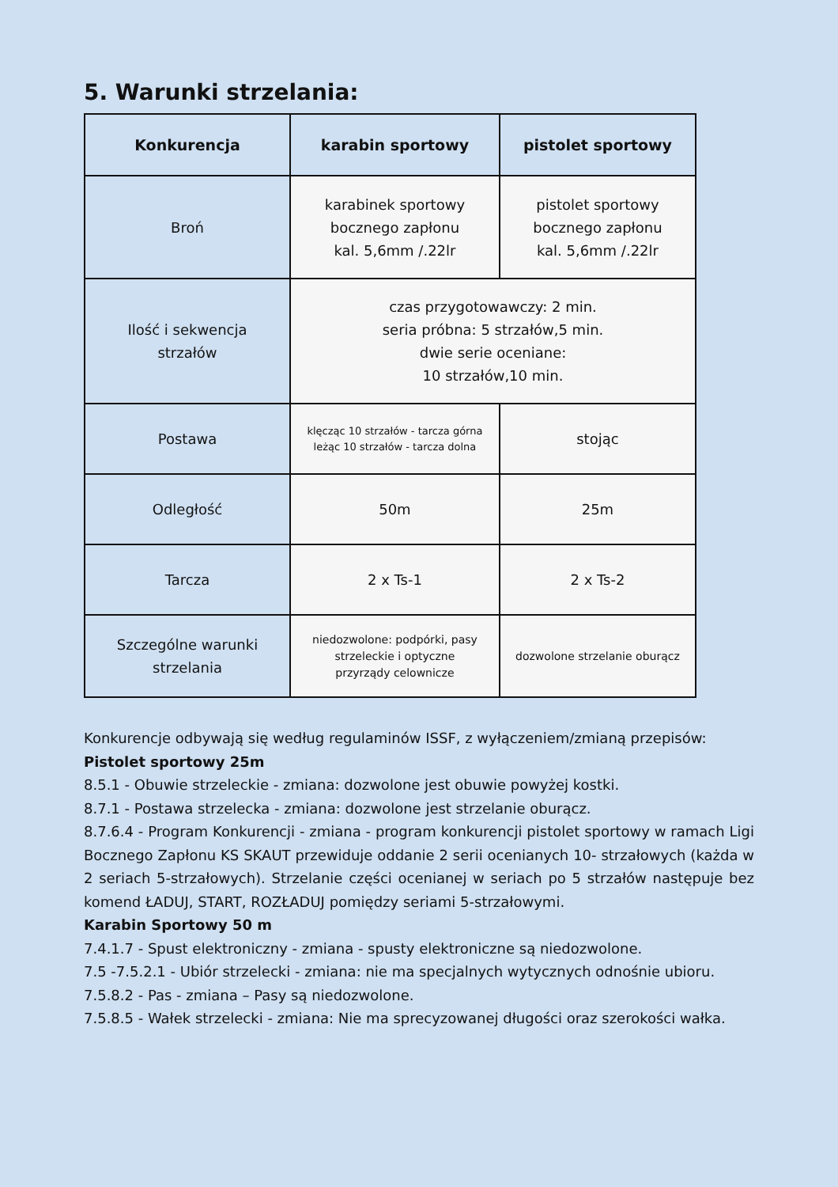5. Warunki strzelania:
| Konkurencja | karabin sportowy | pistolet sportowy |
| --- | --- | --- |
| Broń | karabinek sportowy bocznego zapłonu kal. 5,6mm /.22lr | pistolet sportowy bocznego zapłonu kal. 5,6mm /.22lr |
| Ilość i sekwencja strzałów | czas przygotowawczy: 2 min. seria próbna: 5 strzałów,5 min. dwie serie oceniane: 10 strzałów,10 min. | |
| Postawa | klęcząc 10 strzałów - tarcza górna leżąc 10 strzałów - tarcza dolna | stojąc |
| Odległość | 50m | 25m |
| Tarcza | 2 x Ts-1 | 2 x Ts-2 |
| Szczególne warunki strzelania | niedozwolone: podpórki, pasy strzeleckie i optyczne przyrządy celownicze | dozwolone strzelanie oburącz |
Konkurencje odbywają się według regulaminów ISSF, z wyłączeniem/zmianą przepisów:
Pistolet sportowy 25m
8.5.1 - Obuwie strzeleckie - zmiana: dozwolone jest obuwie powyżej kostki.
8.7.1 - Postawa strzelecka - zmiana: dozwolone jest strzelanie oburącz.
8.7.6.4 - Program Konkurencji - zmiana - program konkurencji pistolet sportowy w ramach Ligi Bocznego Zapłonu KS SKAUT przewiduje oddanie 2 serii ocenianych 10- strzałowych (każda w 2 seriach 5-strzałowych). Strzelanie części ocenianej w seriach po 5 strzałów następuje bez komend ŁADUJ, START, ROZŁADUJ pomiędzy seriami 5-strzałowymi.
Karabin Sportowy 50 m
7.4.1.7 - Spust elektroniczny - zmiana - spusty elektroniczne są niedozwolone.
7.5 -7.5.2.1 - Ubiór strzelecki - zmiana: nie ma specjalnych wytycznych odnośnie ubioru.
7.5.8.2 - Pas - zmiana – Pasy są niedozwolone.
7.5.8.5 - Wałek strzelecki - zmiana: Nie ma sprecyzowanej długości oraz szerokości wałka.